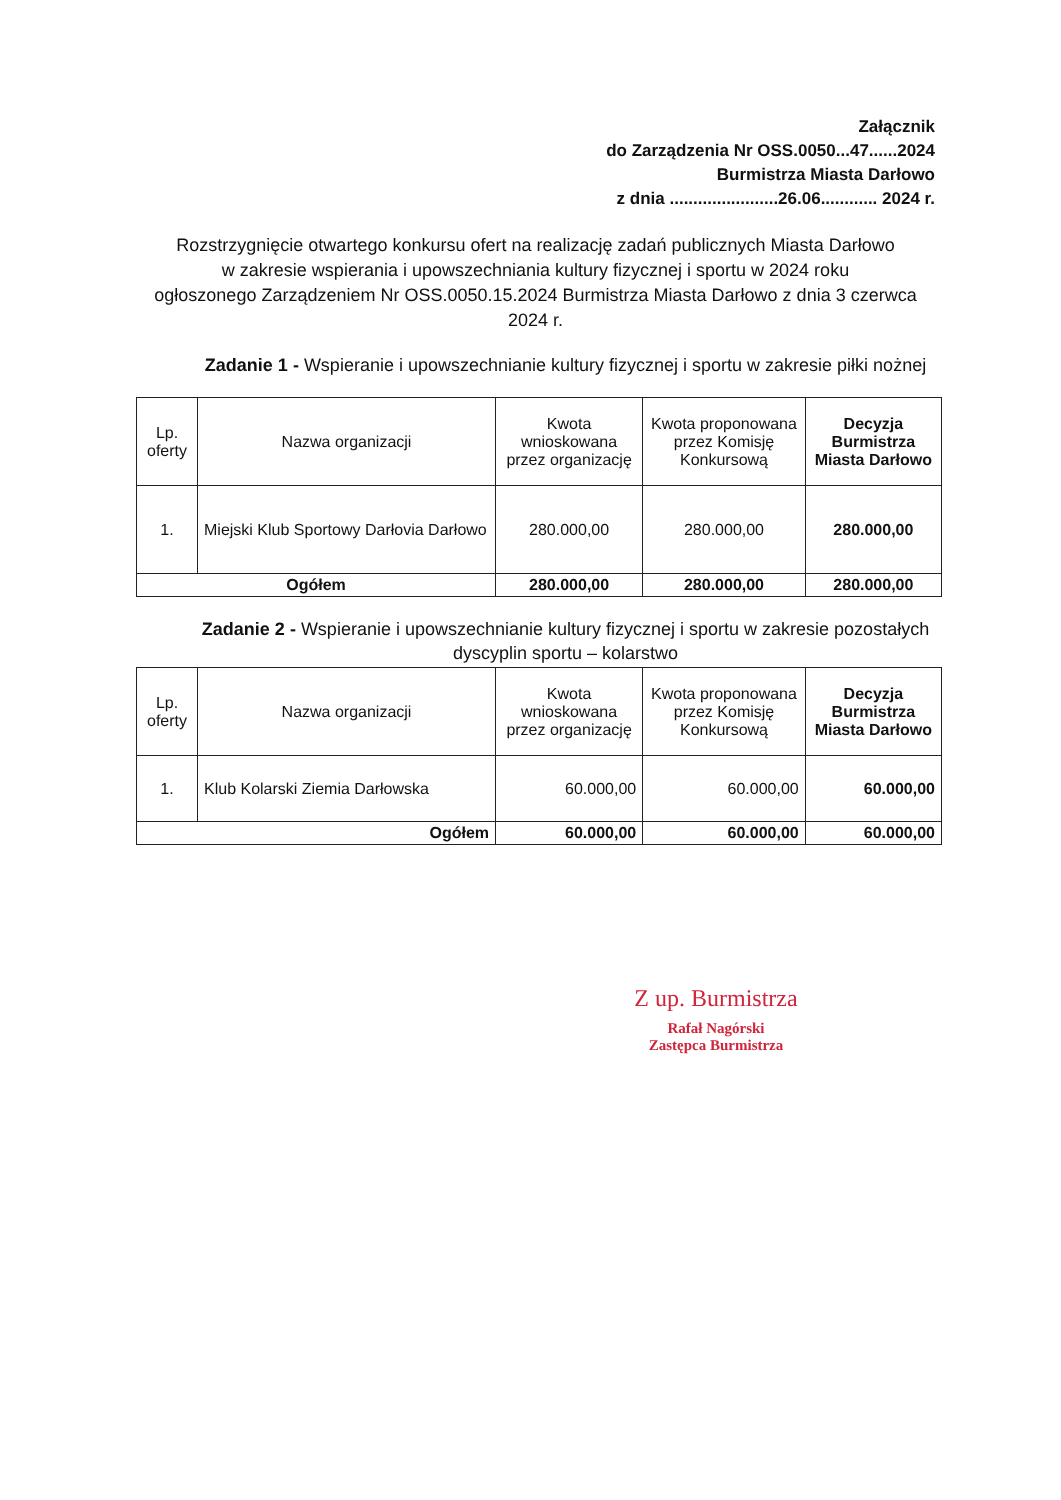Załącznik
do Zarządzenia Nr OSS.0050...47......2024
Burmistrza Miasta Darłowo
z dnia .......................26.06............ 2024 r.
Rozstrzygnięcie otwartego konkursu ofert na realizację zadań publicznych Miasta Darłowo
w zakresie wspierania i upowszechniania kultury fizycznej i sportu w 2024 roku
ogłoszonego Zarządzeniem Nr OSS.0050.15.2024 Burmistrza Miasta Darłowo z dnia 3 czerwca 2024 r.
Zadanie 1 - Wspieranie i upowszechnianie kultury fizycznej i sportu w zakresie piłki nożnej
| Lp. oferty | Nazwa organizacji | Kwota wnioskowana przez organizację | Kwota proponowana przez Komisję Konkursową | Decyzja Burmistrza Miasta Darłowo |
| --- | --- | --- | --- | --- |
| 1. | Miejski Klub Sportowy Darłovia Darłowo | 280.000,00 | 280.000,00 | 280.000,00 |
| Ogółem | | 280.000,00 | 280.000,00 | 280.000,00 |
Zadanie 2 - Wspieranie i upowszechnianie kultury fizycznej i sportu w zakresie pozostałych dyscyplin sportu – kolarstwo
| Lp. oferty | Nazwa organizacji | Kwota wnioskowana przez organizację | Kwota proponowana przez Komisję Konkursową | Decyzja Burmistrza Miasta Darłowo |
| --- | --- | --- | --- | --- |
| 1. | Klub Kolarski Ziemia Darłowska | 60.000,00 | 60.000,00 | 60.000,00 |
| Ogółem | | 60.000,00 | 60.000,00 | 60.000,00 |
Z up. Burmistrza
Rafał Nagórski
Zastępca Burmistrza